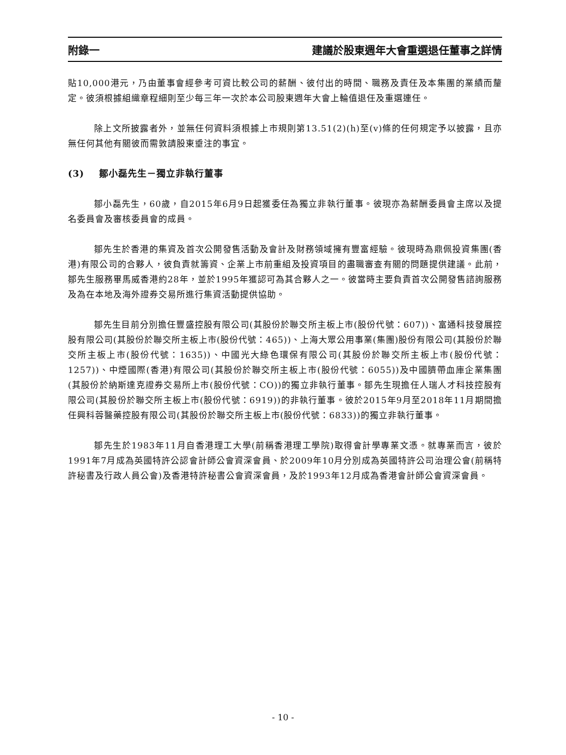附錄一 建議於股東週年大會重選退任董事之詳情
貼10,000港元，乃由董事會經參考可資比較公司的薪酬、彼付出的時間、職務及責任及本集團的業績而釐定。彼須根據組織章程細則至少每三年一次於本公司股東週年大會上輪值退任及重選連任。
除上文所披露者外，並無任何資料須根據上市規則第13.51(2)(h)至(v)條的任何規定予以披露，且亦無任何其他有關彼而需敦請股東垂注的事宜。
(3) 鄒小磊先生－獨立非執行董事
鄒小磊先生，60歲，自2015年6月9日起獲委任為獨立非執行董事。彼現亦為薪酬委員會主席以及提名委員會及審核委員會的成員。
鄒先生於香港的集資及首次公開發售活動及會計及財務領域擁有豐富經驗。彼現時為鼎佩投資集團(香港)有限公司的合夥人，彼負責就籌資、企業上市前重組及投資項目的盡職審查有關的問題提供建議。此前，鄒先生服務畢馬威香港約28年，並於1995年獲認可為其合夥人之一。彼當時主要負責首次公開發售諮詢服務及為在本地及海外證券交易所進行集資活動提供協助。
鄒先生目前分別擔任豐盛控股有限公司(其股份於聯交所主板上市(股份代號：607))、富通科技發展控股有限公司(其股份於聯交所主板上市(股份代號：465))、上海大眾公用事業(集團)股份有限公司(其股份於聯交所主板上市(股份代號：1635))、中國光大綠色環保有限公司(其股份於聯交所主板上市(股份代號：1257))、中煙國際(香港)有限公司(其股份於聯交所主板上市(股份代號：6055))及中國臍帶血庫企業集團(其股份於納斯達克證券交易所上市(股份代號：CO))的獨立非執行董事。鄒先生現擔任人瑞人才科技控股有限公司(其股份於聯交所主板上市(股份代號：6919))的非執行董事。彼於2015年9月至2018年11月期間擔任興科蓉醫藥控股有限公司(其股份於聯交所主板上市(股份代號：6833))的獨立非執行董事。
鄒先生於1983年11月自香港理工大學(前稱香港理工學院)取得會計學專業文憑。就專業而言，彼於1991年7月成為英國特許公認會計師公會資深會員、於2009年10月分別成為英國特許公司治理公會(前稱特許秘書及行政人員公會)及香港特許秘書公會資深會員，及於1993年12月成為香港會計師公會資深會員。
- 10 -